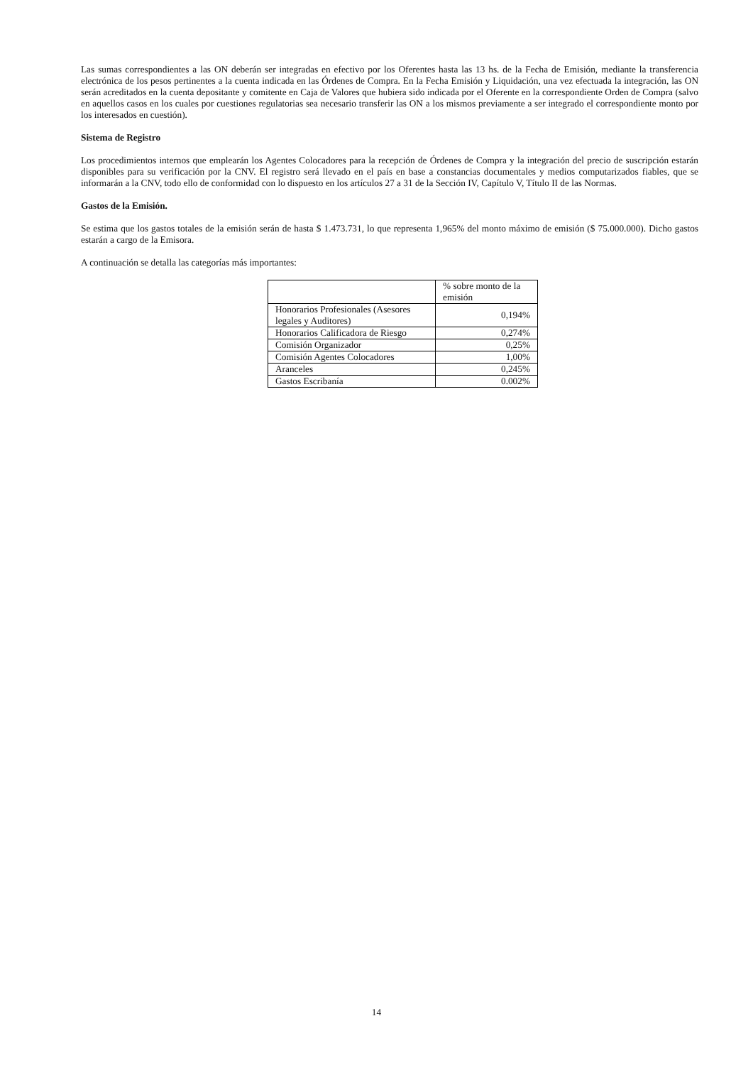Las sumas correspondientes a las ON deberán ser integradas en efectivo por los Oferentes hasta las 13 hs. de la Fecha de Emisión, mediante la transferencia electrónica de los pesos pertinentes a la cuenta indicada en las Órdenes de Compra. En la Fecha Emisión y Liquidación, una vez efectuada la integración, las ON serán acreditados en la cuenta depositante y comitente en Caja de Valores que hubiera sido indicada por el Oferente en la correspondiente Orden de Compra (salvo en aquellos casos en los cuales por cuestiones regulatorias sea necesario transferir las ON a los mismos previamente a ser integrado el correspondiente monto por los interesados en cuestión).
Sistema de Registro
Los procedimientos internos que emplearán los Agentes Colocadores para la recepción de Órdenes de Compra y la integración del precio de suscripción estarán disponibles para su verificación por la CNV. El registro será llevado en el país en base a constancias documentales y medios computarizados fiables, que se informarán a la CNV, todo ello de conformidad con lo dispuesto en los artículos 27 a 31 de la Sección IV, Capítulo V, Título II de las Normas.
Gastos de la Emisión.
Se estima que los gastos totales de la emisión serán de hasta $ 1.473.731, lo que representa 1,965% del monto máximo de emisión ($ 75.000.000). Dicho gastos estarán a cargo de la Emisora.
A continuación se detalla las categorías más importantes:
| | % sobre monto de la emisión |
| Honorarios Profesionales (Asesores legales y Auditores) | 0,194% |
| Honorarios Calificadora de Riesgo | 0,274% |
| Comisión Organizador | 0,25% |
| Comisión Agentes Colocadores | 1,00% |
| Aranceles | 0,245% |
| Gastos Escribanía | 0.002% |
14